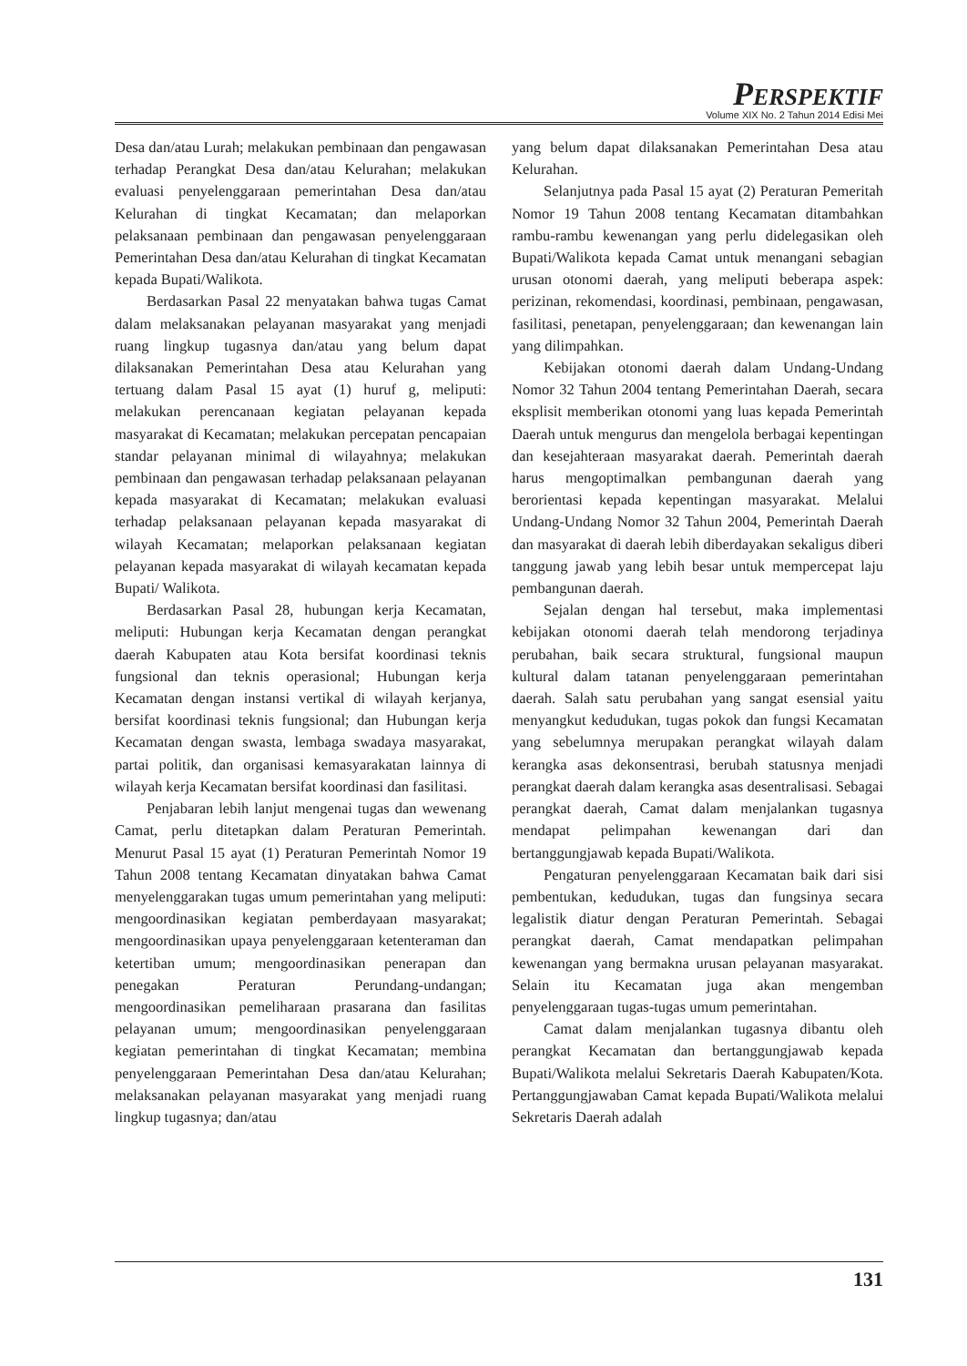PERSPEKTIF
Volume XIX No. 2 Tahun 2014 Edisi Mei
Desa dan/atau Lurah; melakukan pembinaan dan pengawasan terhadap Perangkat Desa dan/atau Kelurahan; melakukan evaluasi penyelenggaraan pemerintahan Desa dan/atau Kelurahan di tingkat Kecamatan; dan melaporkan pelaksanaan pembinaan dan pengawasan penyelenggaraan Pemerintahan Desa dan/atau Kelurahan di tingkat Kecamatan kepada Bupati/Walikota.
Berdasarkan Pasal 22 menyatakan bahwa tugas Camat dalam melaksanakan pelayanan masyarakat yang menjadi ruang lingkup tugasnya dan/atau yang belum dapat dilaksanakan Pemerintahan Desa atau Kelurahan yang tertuang dalam Pasal 15 ayat (1) huruf g, meliputi: melakukan perencanaan kegiatan pelayanan kepada masyarakat di Kecamatan; melakukan percepatan pencapaian standar pelayanan minimal di wilayahnya; melakukan pembinaan dan pengawasan terhadap pelaksanaan pelayanan kepada masyarakat di Kecamatan; melakukan evaluasi terhadap pelaksanaan pelayanan kepada masyarakat di wilayah Kecamatan; melaporkan pelaksanaan kegiatan pelayanan kepada masyarakat di wilayah kecamatan kepada Bupati/ Walikota.
Berdasarkan Pasal 28, hubungan kerja Kecamatan, meliputi: Hubungan kerja Kecamatan dengan perangkat daerah Kabupaten atau Kota bersifat koordinasi teknis fungsional dan teknis operasional; Hubungan kerja Kecamatan dengan instansi vertikal di wilayah kerjanya, bersifat koordinasi teknis fungsional; dan Hubungan kerja Kecamatan dengan swasta, lembaga swadaya masyarakat, partai politik, dan organisasi kemasyarakatan lainnya di wilayah kerja Kecamatan bersifat koordinasi dan fasilitasi.
Penjabaran lebih lanjut mengenai tugas dan wewenang Camat, perlu ditetapkan dalam Peraturan Pemerintah. Menurut Pasal 15 ayat (1) Peraturan Pemerintah Nomor 19 Tahun 2008 tentang Kecamatan dinyatakan bahwa Camat menyelenggarakan tugas umum pemerintahan yang meliputi: mengoordinasikan kegiatan pemberdayaan masyarakat; mengoordinasikan upaya penyelenggaraan ketenteraman dan ketertiban umum; mengoordinasikan penerapan dan penegakan Peraturan Perundang-undangan; mengoordinasikan pemeliharaan prasarana dan fasilitas pelayanan umum; mengoordinasikan penyelenggaraan kegiatan pemerintahan di tingkat Kecamatan; membina penyelenggaraan Pemerintahan Desa dan/atau Kelurahan; melaksanakan pelayanan masyarakat yang menjadi ruang lingkup tugasnya; dan/atau
yang belum dapat dilaksanakan Pemerintahan Desa atau Kelurahan.
Selanjutnya pada Pasal 15 ayat (2) Peraturan Pemeritah Nomor 19 Tahun 2008 tentang Kecamatan ditambahkan rambu-rambu kewenangan yang perlu didelegasikan oleh Bupati/Walikota kepada Camat untuk menangani sebagian urusan otonomi daerah, yang meliputi beberapa aspek: perizinan, rekomendasi, koordinasi, pembinaan, pengawasan, fasilitasi, penetapan, penyelenggaraan; dan kewenangan lain yang dilimpahkan.
Kebijakan otonomi daerah dalam Undang-Undang Nomor 32 Tahun 2004 tentang Pemerintahan Daerah, secara eksplisit memberikan otonomi yang luas kepada Pemerintah Daerah untuk mengurus dan mengelola berbagai kepentingan dan kesejahteraan masyarakat daerah. Pemerintah daerah harus mengoptimalkan pembangunan daerah yang berorientasi kepada kepentingan masyarakat. Melalui Undang-Undang Nomor 32 Tahun 2004, Pemerintah Daerah dan masyarakat di daerah lebih diberdayakan sekaligus diberi tanggung jawab yang lebih besar untuk mempercepat laju pembangunan daerah.
Sejalan dengan hal tersebut, maka implementasi kebijakan otonomi daerah telah mendorong terjadinya perubahan, baik secara struktural, fungsional maupun kultural dalam tatanan penyelenggaraan pemerintahan daerah. Salah satu perubahan yang sangat esensial yaitu menyangkut kedudukan, tugas pokok dan fungsi Kecamatan yang sebelumnya merupakan perangkat wilayah dalam kerangka asas dekonsentrasi, berubah statusnya menjadi perangkat daerah dalam kerangka asas desentralisasi. Sebagai perangkat daerah, Camat dalam menjalankan tugasnya mendapat pelimpahan kewenangan dari dan bertanggungjawab kepada Bupati/Walikota.
Pengaturan penyelenggaraan Kecamatan baik dari sisi pembentukan, kedudukan, tugas dan fungsinya secara legalistik diatur dengan Peraturan Pemerintah. Sebagai perangkat daerah, Camat mendapatkan pelimpahan kewenangan yang bermakna urusan pelayanan masyarakat. Selain itu Kecamatan juga akan mengemban penyelenggaraan tugas-tugas umum pemerintahan.
Camat dalam menjalankan tugasnya dibantu oleh perangkat Kecamatan dan bertanggungjawab kepada Bupati/Walikota melalui Sekretaris Daerah Kabupaten/Kota. Pertanggungjawaban Camat kepada Bupati/Walikota melalui Sekretaris Daerah adalah
131